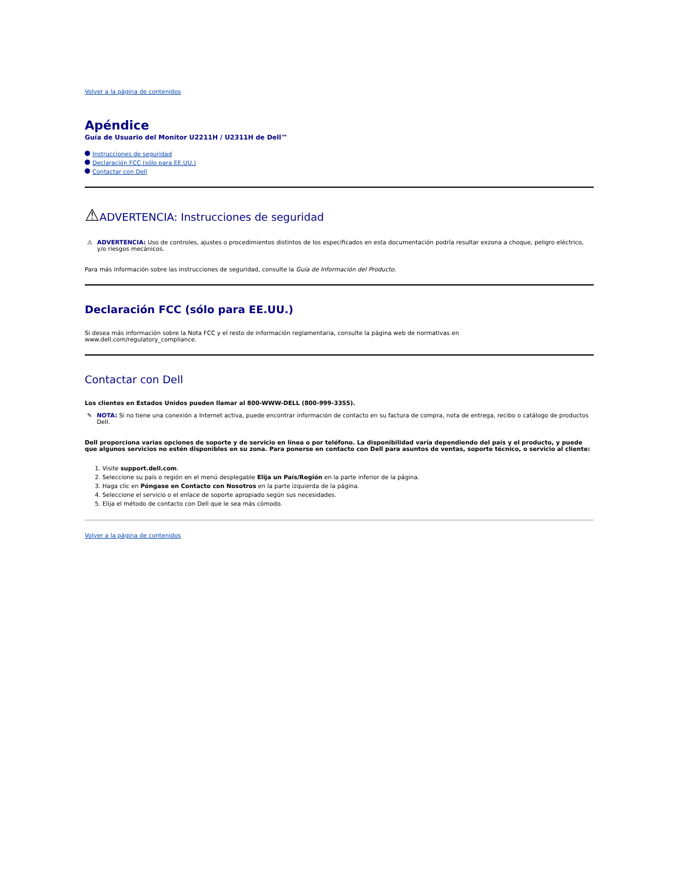Volver a la página de contenidos
Apéndice
Guía de Usuario del Monitor U2211H / U2311H de Dell™
Instrucciones de seguridad
Declaración FCC (sólo para EE.UU.)
Contactar con Dell
⚠ADVERTENCIA: Instrucciones de seguridad
⚠ ADVERTENCIA: Uso de controles, ajustes o procedimientos distintos de los especificados en esta documentación podría resultar exzona a choque, peligro eléctrico, y/o riesgos mecánicos.
Para más información sobre las instrucciones de seguridad, consulte la Guía de Información del Producto.
Declaración FCC (sólo para EE.UU.)
Si desea más información sobre la Nota FCC y el resto de información reglamentaria, consulte la página web de normativas en
www.dell.com/regulatory_compliance.
Contactar con Dell
Los clientes en Estados Unidos pueden llamar al 800-WWW-DELL (800-999-3355).
✎ NOTA: Si no tiene una conexión a Internet activa, puede encontrar información de contacto en su factura de compra, nota de entrega, recibo o catálogo de productos Dell.
Dell proporciona varias opciones de soporte y de servicio en línea o por teléfono. La disponibilidad varía dependiendo del país y el producto, y puede que algunos servicios no estén disponibles en su zona. Para ponerse en contacto con Dell para asuntos de ventas, soporte técnico, o servicio al cliente:
1. Visite support.dell.com.
2. Seleccione su país o región en el menú desplegable Elija un País/Región en la parte inferior de la página.
3. Haga clic en Póngase en Contacto con Nosotros en la parte izquierda de la página.
4. Seleccione el servicio o el enlace de soporte apropiado según sus necesidades.
5. Elija el método de contacto con Dell que le sea más cómodo.
Volver a la página de contenidos